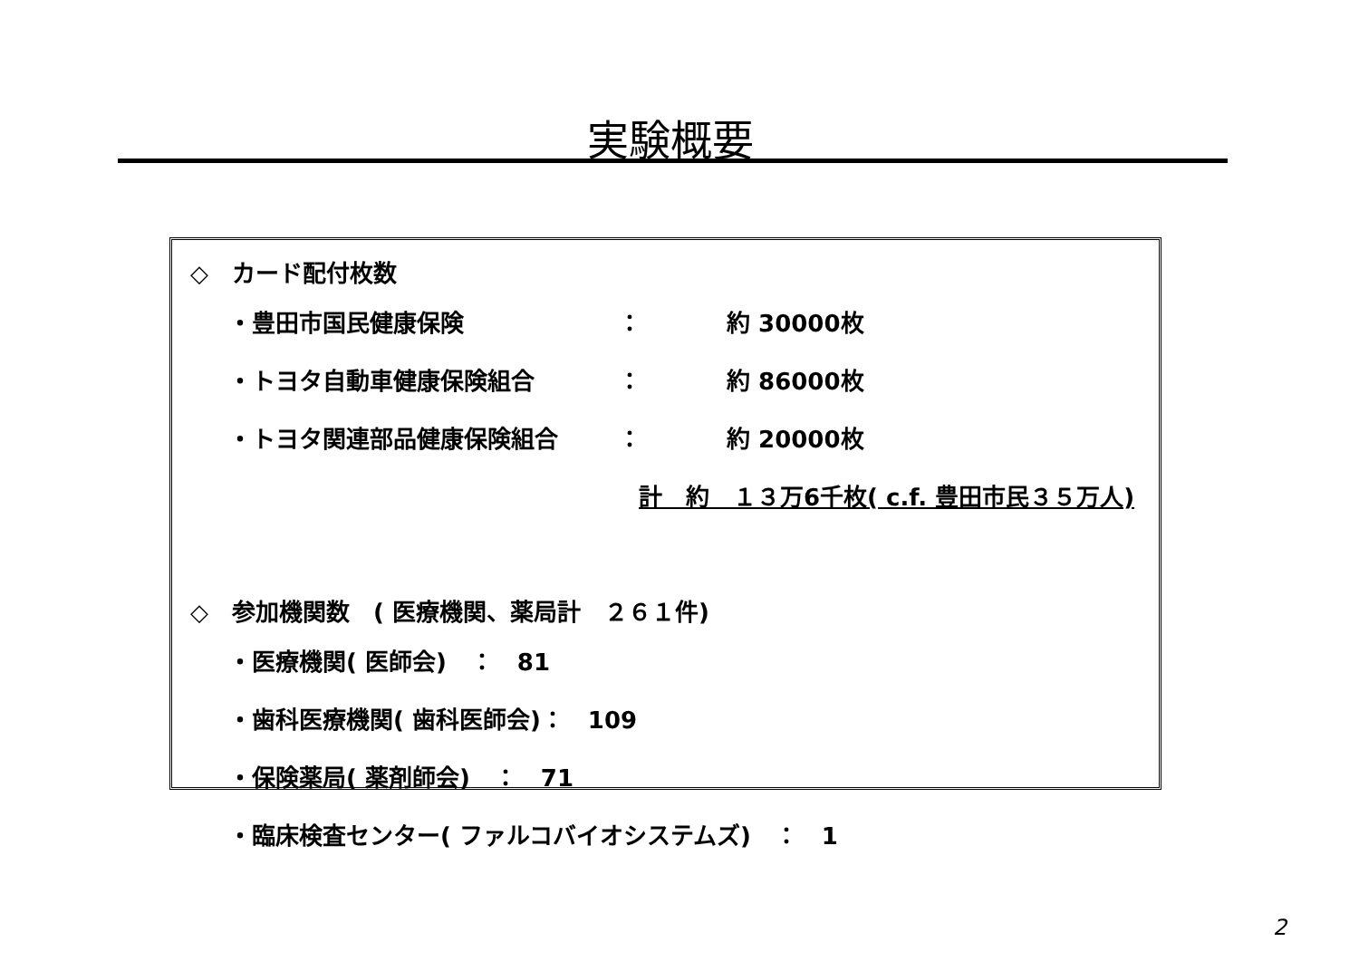実験概要
◇　カード配付枚数
・豊田市国民健康保険 ： 約 30000枚
・トヨタ自動車健康保険組合 ： 約 86000枚
・トヨタ関連部品健康保険組合 ： 約 20000枚
計　約　１３万6千枚( c.f. 豊田市民３５万人)
◇　参加機関数　( 医療機関、薬局計　２６１件)
・医療機関( 医師会)　：　81
・歯科医療機関( 歯科医師会)：　109
・保険薬局( 薬剤師会)　：　71
・臨床検査センター( ファルコバイオシステムズ)　：　1
2